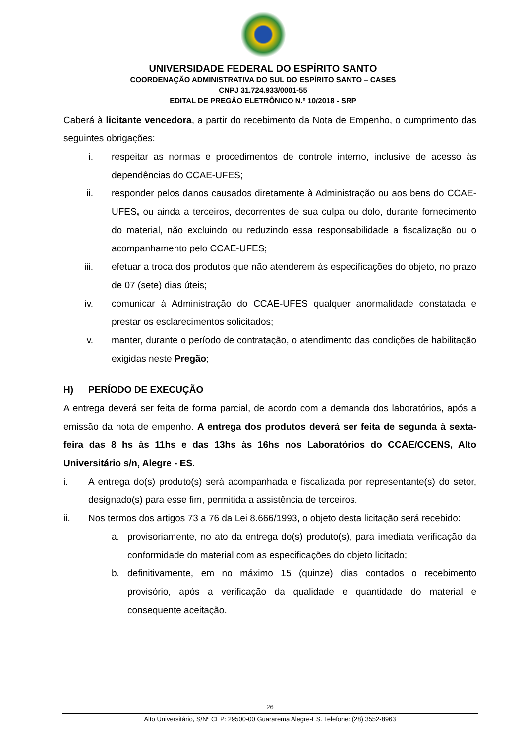UNIVERSIDADE FEDERAL DO ESPÍRITO SANTO
COORDENAÇÃO ADMINISTRATIVA DO SUL DO ESPÍRITO SANTO – CASES
CNPJ 31.724.933/0001-55
EDITAL DE PREGÃO ELETRÔNICO N.º 10/2018 - SRP
Caberá à licitante vencedora, a partir do recebimento da Nota de Empenho, o cumprimento das seguintes obrigações:
i. respeitar as normas e procedimentos de controle interno, inclusive de acesso às dependências do CCAE-UFES;
ii. responder pelos danos causados diretamente à Administração ou aos bens do CCAE-UFES, ou ainda a terceiros, decorrentes de sua culpa ou dolo, durante fornecimento do material, não excluindo ou reduzindo essa responsabilidade a fiscalização ou o acompanhamento pelo CCAE-UFES;
iii. efetuar a troca dos produtos que não atenderem às especificações do objeto, no prazo de 07 (sete) dias úteis;
iv. comunicar à Administração do CCAE-UFES qualquer anormalidade constatada e prestar os esclarecimentos solicitados;
v. manter, durante o período de contratação, o atendimento das condições de habilitação exigidas neste Pregão;
H) PERÍODO DE EXECUÇÃO
A entrega deverá ser feita de forma parcial, de acordo com a demanda dos laboratórios, após a emissão da nota de empenho. A entrega dos produtos deverá ser feita de segunda à sexta-feira das 8 hs às 11hs e das 13hs às 16hs nos Laboratórios do CCAE/CCENS, Alto Universitário s/n, Alegre - ES.
i. A entrega do(s) produto(s) será acompanhada e fiscalizada por representante(s) do setor, designado(s) para esse fim, permitida a assistência de terceiros.
ii. Nos termos dos artigos 73 a 76 da Lei 8.666/1993, o objeto desta licitação será recebido:
a. provisoriamente, no ato da entrega do(s) produto(s), para imediata verificação da conformidade do material com as especificações do objeto licitado;
b. definitivamente, em no máximo 15 (quinze) dias contados o recebimento provisório, após a verificação da qualidade e quantidade do material e consequente aceitação.
26
Alto Universitário, S/Nº CEP: 29500-00 Guararema Alegre-ES. Telefone: (28) 3552-8963